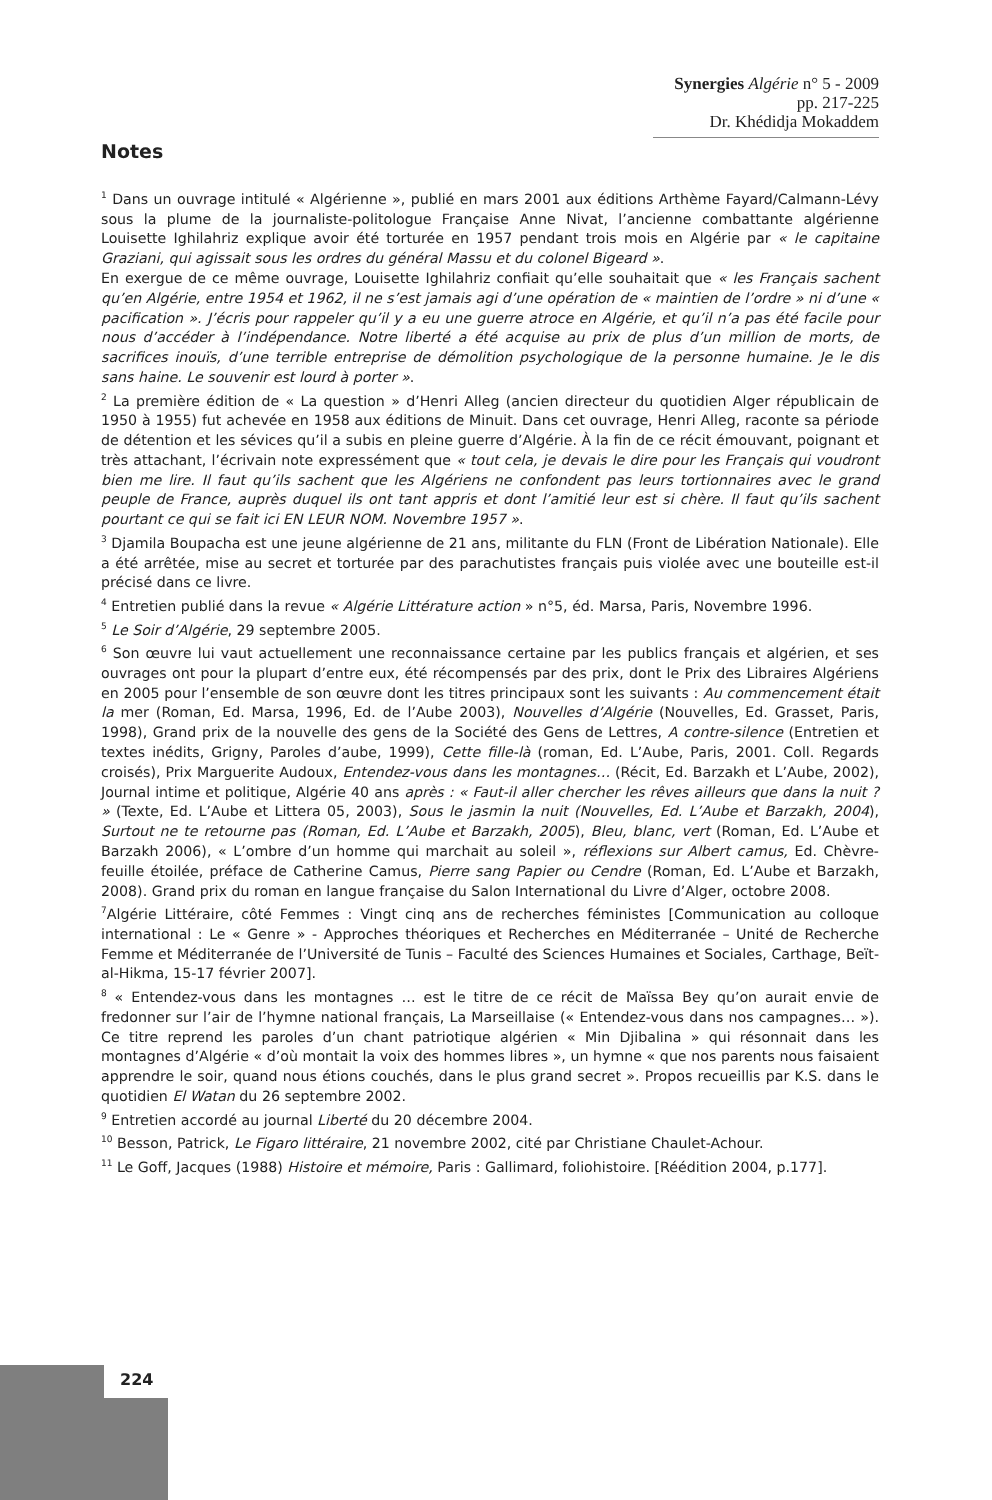Synergies Algérie n° 5 - 2009 pp. 217-225
Dr. Khédidja Mokaddem
Notes
<sup>1</sup> Dans un ouvrage intitulé « Algérienne », publié en mars 2001 aux éditions Arthème Fayard/Calmann-Lévy sous la plume de la journaliste-politologue Française Anne Nivat, l’ancienne combattante algérienne Louisette Ighilahriz explique avoir été torturée en 1957 pendant trois mois en Algérie par « le capitaine Graziani, qui agissait sous les ordres du général Massu et du colonel Bigeard ».
En exergue de ce même ouvrage, Louisette Ighilahriz confiait qu’elle souhaitait que « les Français sachent qu’en Algérie, entre 1954 et 1962, il ne s’est jamais agi d’une opération de « maintien de l’ordre » ni d’une « pacification ». J’écris pour rappeler qu’il y a eu une guerre atroce en Algérie, et qu’il n’a pas été facile pour nous d’accéder à l’indépendance. Notre liberté a été acquise au prix de plus d’un million de morts, de sacrifices inouïs, d’une terrible entreprise de démolition psychologique de la personne humaine. Je le dis sans haine. Le souvenir est lourd à porter ».
<sup>2</sup> La première édition de « La question » d’Henri Alleg (ancien directeur du quotidien Alger républicain de 1950 à 1955) fut achevée en 1958 aux éditions de Minuit. Dans cet ouvrage, Henri Alleg, raconte sa période de détention et les sévices qu’il a subis en pleine guerre d’Algérie. À la fin de ce récit émouvant, poignant et très attachant, l’écrivain note expressément que « tout cela, je devais le dire pour les Français qui voudront bien me lire. Il faut qu’ils sachent que les Algériens ne confondent pas leurs tortionnaires avec le grand peuple de France, auprès duquel ils ont tant appris et dont l’amitié leur est si chère. Il faut qu’ils sachent pourtant ce qui se fait ici EN LEUR NOM. Novembre 1957 ».
<sup>3</sup> Djamila Boupacha est une jeune algérienne de 21 ans, militante du FLN (Front de Libération Nationale). Elle a été arrêtée, mise au secret et torturée par des parachutistes français puis violée avec une bouteille est-il précisé dans ce livre.
<sup>4</sup> Entretien publié dans la revue « Algérie Littérature action » n°5, éd. Marsa, Paris, Novembre 1996.
<sup>5</sup> Le Soir d’Algérie, 29 septembre 2005.
<sup>6</sup> Son œuvre lui vaut actuellement une reconnaissance certaine par les publics français et algérien, et ses ouvrages ont pour la plupart d’entre eux, été récompensés par des prix, dont le Prix des Libraires Algériens en 2005 pour l’ensemble de son œuvre dont les titres principaux sont les suivants : Au commencement était la mer (Roman, Ed. Marsa, 1996, Ed. de l’Aube 2003), Nouvelles d’Algérie (Nouvelles, Ed. Grasset, Paris, 1998), Grand prix de la nouvelle des gens de la Société des Gens de Lettres, A contre-silence (Entretien et textes inédits, Grigny, Paroles d’aube, 1999), Cette fille-là (roman, Ed. L’Aube, Paris, 2001. Coll. Regards croisés), Prix Marguerite Audoux, Entendez-vous dans les montagnes… (Récit, Ed. Barzakh et L’Aube, 2002), Journal intime et politique, Algérie 40 ans après : « Faut-il aller chercher les rêves ailleurs que dans la nuit ? » (Texte, Ed. L’Aube et Littera 05, 2003), Sous le jasmin la nuit (Nouvelles, Ed. L’Aube et Barzakh, 2004), Surtout ne te retourne pas (Roman, Ed. L’Aube et Barzakh, 2005), Bleu, blanc, vert (Roman, Ed. L’Aube et Barzakh 2006), « L’ombre d’un homme qui marchait au soleil », réflexions sur Albert camus, Ed. Chèvre-feuille étoilée, préface de Catherine Camus, Pierre sang Papier ou Cendre (Roman, Ed. L’Aube et Barzakh, 2008). Grand prix du roman en langue française du Salon International du Livre d’Alger, octobre 2008.
<sup>7</sup> Algérie Littéraire, côté Femmes : Vingt cinq ans de recherches féministes [Communication au colloque international : Le « Genre » - Approches théoriques et Recherches en Méditerranée – Unité de Recherche Femme et Méditerranée de l’Université de Tunis – Faculté des Sciences Humaines et Sociales, Carthage, Beït-al-Hikma, 15-17 février 2007].
<sup>8</sup> « Entendez-vous dans les montagnes … est le titre de ce récit de Maïssa Bey qu’on aurait envie de fredonner sur l’air de l’hymne national français, La Marseillaise (« Entendez-vous dans nos campagnes… »). Ce titre reprend les paroles d’un chant patriotique algérien « Min Djibalina » qui résonnait dans les montagnes d’Algérie « d’où montait la voix des hommes libres », un hymne « que nos parents nous faisaient apprendre le soir, quand nous étions couchés, dans le plus grand secret ». Propos recueillis par K.S. dans le quotidien El Watan du 26 septembre 2002.
<sup>9</sup> Entretien accordé au journal Liberté du 20 décembre 2004.
<sup>10</sup> Besson, Patrick, Le Figaro littéraire, 21 novembre 2002, cité par Christiane Chaulet-Achour.
<sup>11</sup> Le Goff, Jacques (1988) Histoire et mémoire, Paris : Gallimard, foliohistoire. [Réédition 2004, p.177].
224